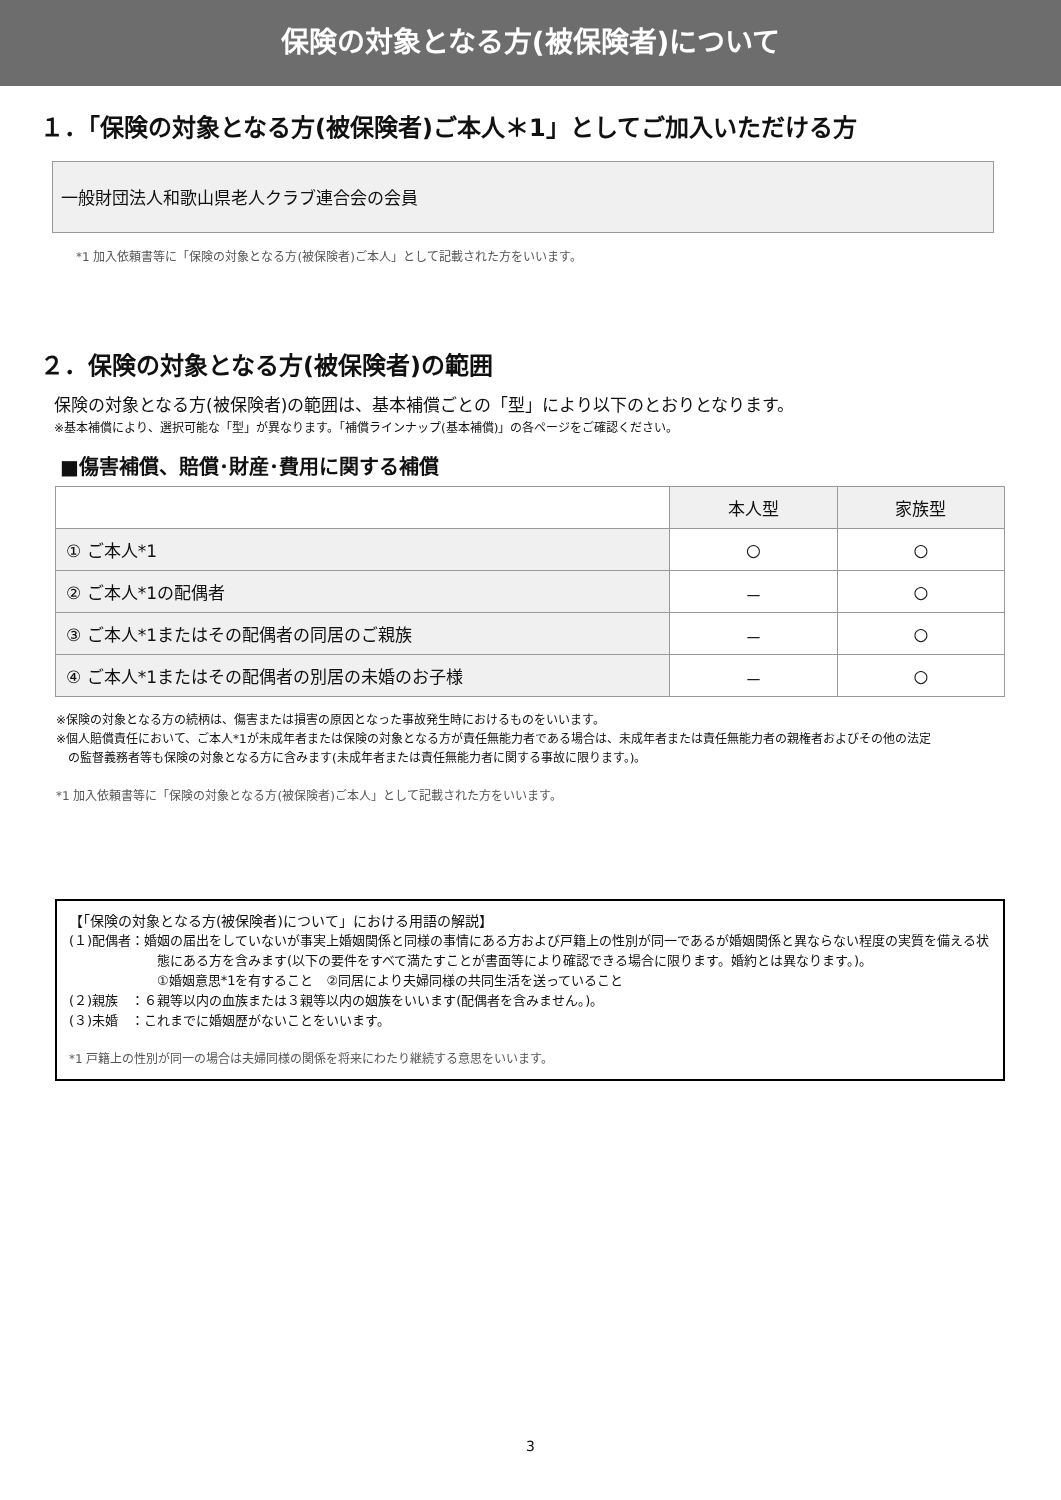保険の対象となる方(被保険者)について
１．「保険の対象となる方(被保険者)ご本人＊1」としてご加入いただける方
一般財団法人和歌山県老人クラブ連合会の会員
*1 加入依頼書等に「保険の対象となる方(被保険者)ご本人」として記載された方をいいます。
２．保険の対象となる方(被保険者)の範囲
保険の対象となる方(被保険者)の範囲は、基本補償ごとの「型」により以下のとおりとなります。
※基本補償により、選択可能な「型」が異なります。「補償ラインナップ(基本補償)」の各ページをご確認ください。
■傷害補償、賠償･財産･費用に関する補償
| | 本人型 | 家族型 |
| ① ご本人*1 | ○ | ○ |
| ② ご本人*1の配偶者 | － | ○ |
| ③ ご本人*1またはその配偶者の同居のご親族 | － | ○ |
| ④ ご本人*1またはその配偶者の別居の未婚のお子様 | － | ○ |
※保険の対象となる方の続柄は、傷害または損害の原因となった事故発生時におけるものをいいます。
※個人賠償責任において、ご本人*1が未成年者または保険の対象となる方が責任無能力者である場合は、未成年者または責任無能力者の親権者およびその他の法定
　の監督義務者等も保険の対象となる方に含みます(未成年者または責任無能力者に関する事故に限ります。)。
*1 加入依頼書等に「保険の対象となる方(被保険者)ご本人」として記載された方をいいます。
【「保険の対象となる方(被保険者)について」における用語の解説】
(１)配偶者：婚姻の届出をしていないが事実上婚姻関係と同様の事情にある方および戸籍上の性別が同一であるが婚姻関係と異ならない程度の実質を備える状
態にある方を含みます(以下の要件をすべて満たすことが書面等により確認できる場合に限ります。婚約とは異なります。)。
①婚姻意思*1を有すること　②同居により夫婦同様の共同生活を送っていること
(２)親族　：６親等以内の血族または３親等以内の姻族をいいます(配偶者を含みません。)。
(３)未婚　：これまでに婚姻歴がないことをいいます。
*1 戸籍上の性別が同一の場合は夫婦同様の関係を将来にわたり継続する意思をいいます。
3